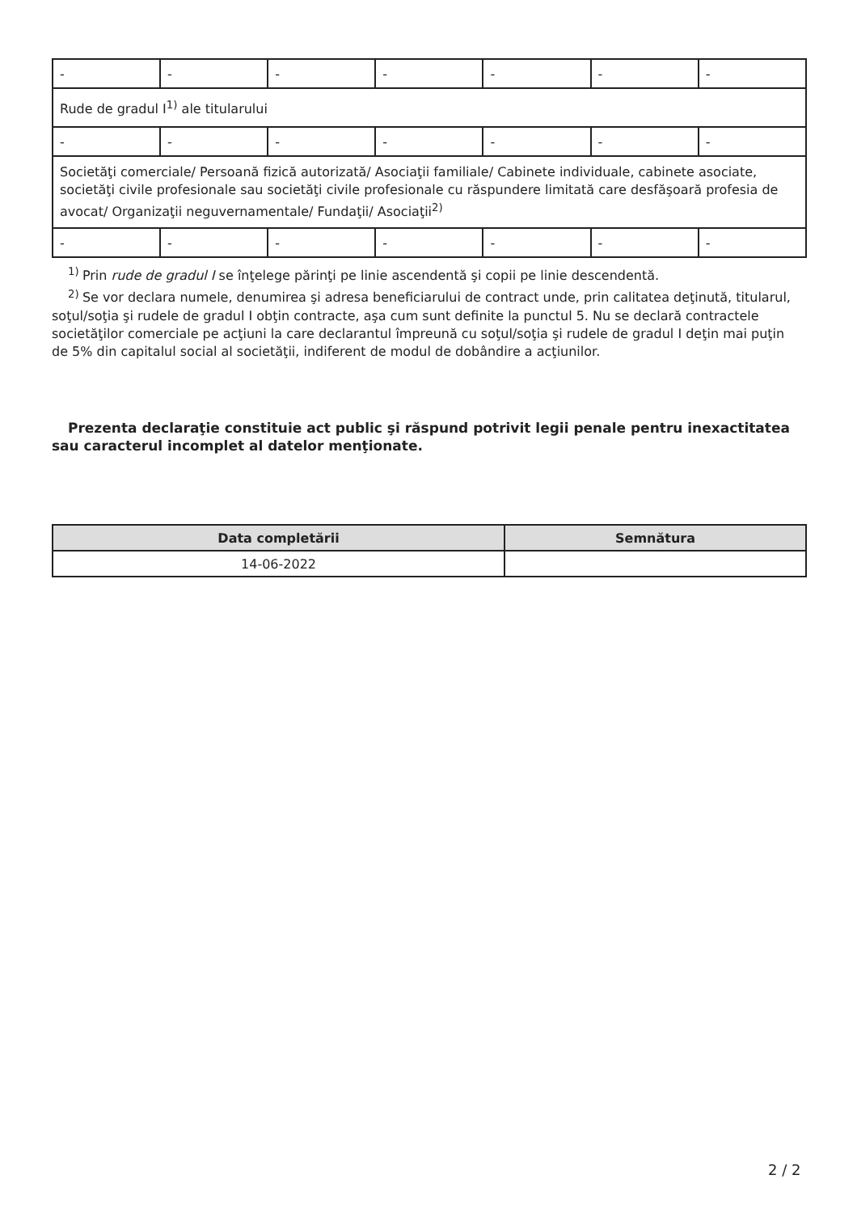| - | - | - | - | - | - | - |
| Rude de gradul I<sup>1)</sup> ale titularului | | | | | | |
| - | - | - | - | - | - | - |
| Societăţi comerciale/ Persoană fizică autorizată/ Asociaţii familiale/ Cabinete individuale, cabinete asociate, societăţi civile profesionale sau societăţi civile profesionale cu răspundere limitată care desfăşoară profesia de avocat/ Organizaţii neguvernamentale/ Fundaţii/ Asociaţii<sup>2)</sup> | | | | | | |
| - | - | - | - | - | - | - |
<sup>1)</sup> Prin rude de gradul I se înţelege părinţi pe linie ascendentă şi copii pe linie descendentă.
<sup>2)</sup> Se vor declara numele, denumirea şi adresa beneficiarului de contract unde, prin calitatea deţinută, titularul, soţul/soţia şi rudele de gradul I obţin contracte, aşa cum sunt definite la punctul 5. Nu se declară contractele societăţilor comerciale pe acţiuni la care declarantul împreună cu soţul/soţia şi rudele de gradul I deţin mai puţin de 5% din capitalul social al societăţii, indiferent de modul de dobândire a acţiunilor.
Prezenta declaraţie constituie act public şi răspund potrivit legii penale pentru inexactitatea sau caracterul incomplet al datelor menţionate.
| Data completării | Semnătura |
| --- | --- |
| 14-06-2022 | |
2 / 2